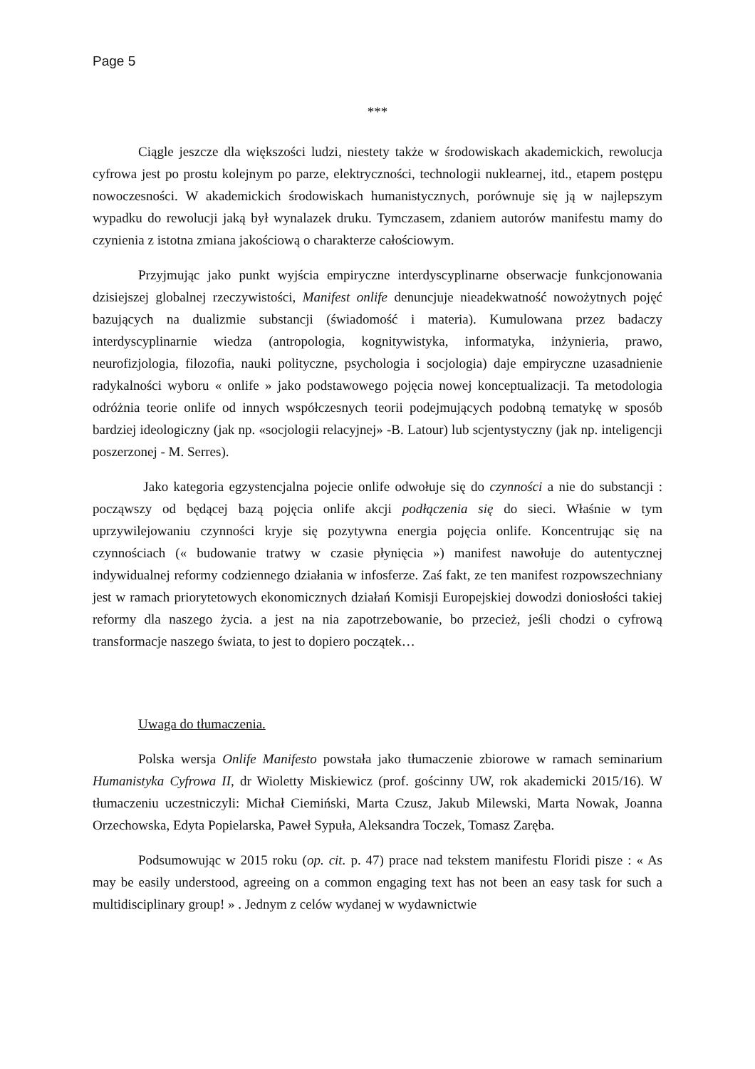Page 5
***
Ciągle jeszcze dla większości ludzi, niestety także w środowiskach akademickich, rewolucja cyfrowa jest po prostu kolejnym po parze, elektryczności, technologii nuklearnej, itd., etapem postępu nowoczesności. W akademickich środowiskach humanistycznych, porównuje się ją w najlepszym wypadku do rewolucji jaką był wynalazek druku. Tymczasem, zdaniem autorów manifestu mamy do czynienia z istotna zmiana jakościową o charakterze całościowym.
Przyjmując jako punkt wyjścia empiryczne interdyscyplinarne obserwacje funkcjonowania dzisiejszej globalnej rzeczywistości, Manifest onlife denuncjuje nieadekwatność nowożytnych pojęć bazujących na dualizmie substancji (świadomość i materia). Kumulowana przez badaczy interdyscyplinarnie wiedza (antropologia, kognitywistyka, informatyka, inżynieria, prawo, neurofizjologia, filozofia, nauki polityczne, psychologia i socjologia) daje empiryczne uzasadnienie radykalności wyboru « onlife » jako podstawowego pojęcia nowej konceptualizacji. Ta metodologia odróżnia teorie onlife od innych współczesnych teorii podejmujących podobną tematykę w sposób bardziej ideologiczny (jak np. «socjologii relacyjnej» -B. Latour) lub scjentystyczny (jak np. inteligencji poszerzonej - M. Serres).
Jako kategoria egzystencjalna pojecie onlife odwołuje się do czynności a nie do substancji : począwszy od będącej bazą pojęcia onlife akcji podłączenia się do sieci. Właśnie w tym uprzywilejowaniu czynności kryje się pozytywna energia pojęcia onlife. Koncentrując się na czynnościach (« budowanie tratwy w czasie płynięcia ») manifest nawołuje do autentycznej indywidualnej reformy codziennego działania w infosferze. Zaś fakt, ze ten manifest rozpowszechniany jest w ramach priorytetowych ekonomicznych działań Komisji Europejskiej dowodzi doniosłości takiej reformy dla naszego życia. a jest na nia zapotrzebowanie, bo przecież, jeśli chodzi o cyfrową transformacje naszego świata, to jest to dopiero początek…
Uwaga do tłumaczenia.
Polska wersja Onlife Manifesto powstała jako tłumaczenie zbiorowe w ramach seminarium Humanistyka Cyfrowa II, dr Wioletty Miskiewicz (prof. gościnny UW, rok akademicki 2015/16). W tłumaczeniu uczestniczyli: Michał Ciemiński, Marta Czusz, Jakub Milewski, Marta Nowak, Joanna Orzechowska, Edyta Popielarska, Paweł Sypuła, Aleksandra Toczek, Tomasz Zaręba.
Podsumowując w 2015 roku (op. cit. p. 47) prace nad tekstem manifestu Floridi pisze : « As may be easily understood, agreeing on a common engaging text has not been an easy task for such a multidisciplinary group! » . Jednym z celów wydanej w wydawnictwie